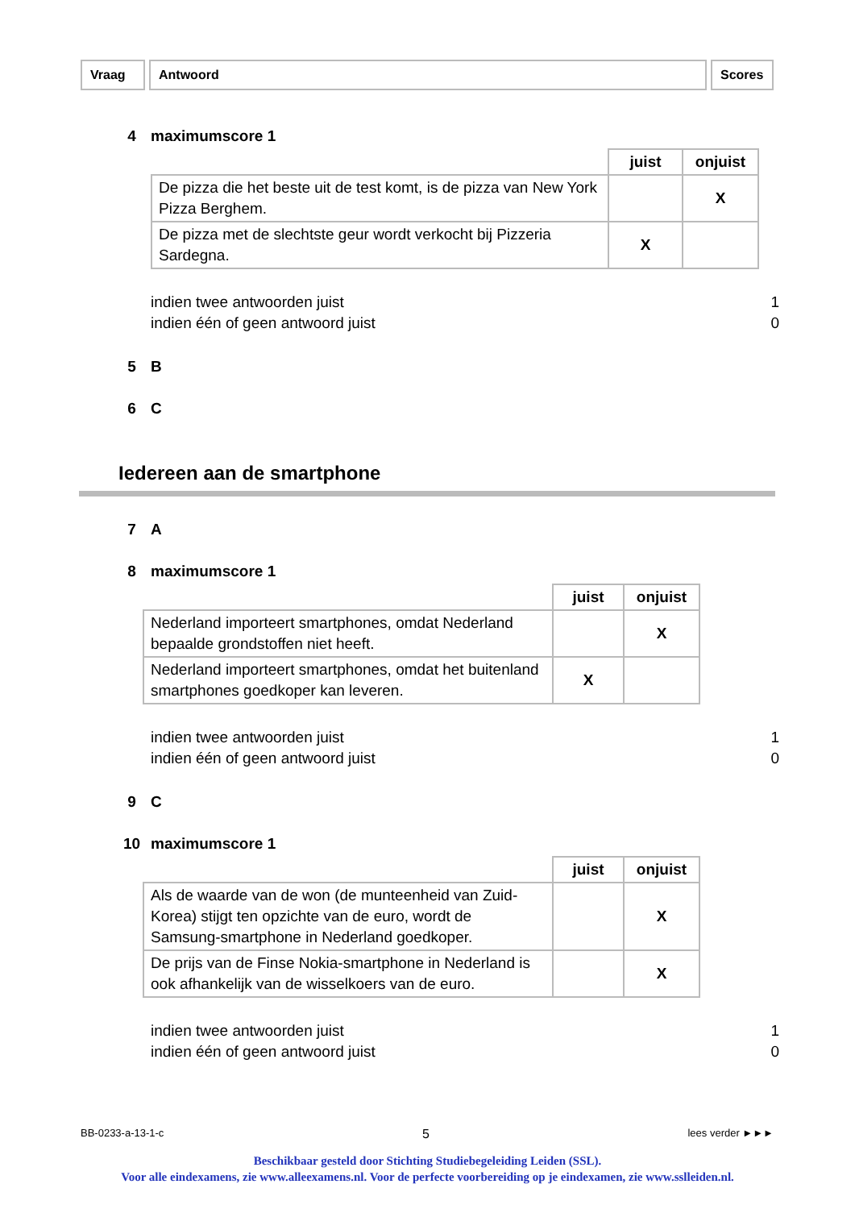Vraag Antwoord Scores
4 maximumscore 1
| | juist | onjuist |
| --- | --- | --- |
| De pizza die het beste uit de test komt, is de pizza van New York Pizza Berghem. | | X |
| De pizza met de slechtste geur wordt verkocht bij Pizzeria Sardegna. | X | |
indien twee antwoorden juist
indien één of geen antwoord juist
1
0
5 B
6 C
Iedereen aan de smartphone
7 A
8 maximumscore 1
| | juist | onjuist |
| --- | --- | --- |
| Nederland importeert smartphones, omdat Nederland bepaalde grondstoffen niet heeft. | | X |
| Nederland importeert smartphones, omdat het buitenland smartphones goedkoper kan leveren. | X | |
indien twee antwoorden juist
indien één of geen antwoord juist
1
0
9 C
10 maximumscore 1
| | juist | onjuist |
| --- | --- | --- |
| Als de waarde van de won (de munteenheid van Zuid-Korea) stijgt ten opzichte van de euro, wordt de Samsung-smartphone in Nederland goedkoper. | | X |
| De prijs van de Finse Nokia-smartphone in Nederland is ook afhankelijk van de wisselkoers van de euro. | | X |
indien twee antwoorden juist
indien één of geen antwoord juist
1
0
BB-0233-a-13-1-c 5 lees verder ►►►
Beschikbaar gesteld door Stichting Studiebegeleiding Leiden (SSL).
Voor alle eindexamens, zie www.alleexamens.nl. Voor de perfecte voorbereiding op je eindexamen, zie www.sslleiden.nl.